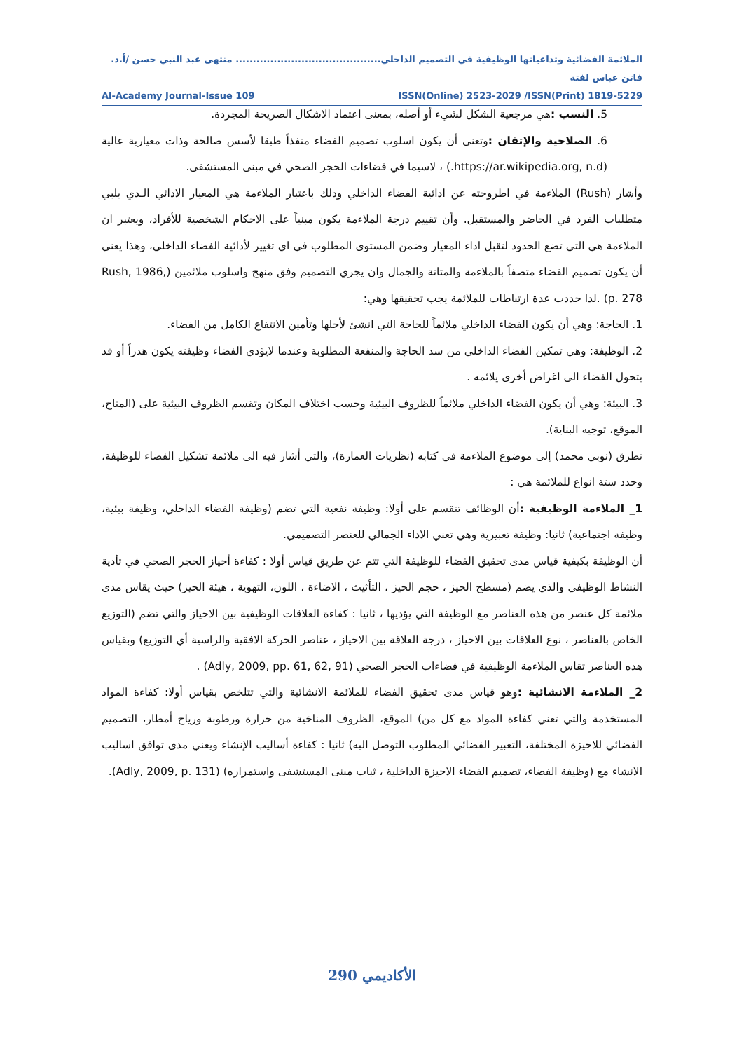الملائمة الفضائية وتداعياتها الوظيفية في التصميم الداخلي.......................................... منتهى عبد النبي حسن /أ.د. فاتن عباس لفتة
Al-Academy Journal-Issue 109 ISSN(Online) 2523-2029 /ISSN(Print) 1819-5229
5. النسب : هي مرجعية الشكل لشيء أو أصله، بمعنى اعتماد الاشكال الصريحة المجردة.
6. الصلاحية والإتقان : وتعنى أن يكون اسلوب تصميم الفضاء منفذاً طبقا لأسس صالحة وذات معيارية عالية (https://ar.wikipedia.org, n.d.) ، لاسيما في فضاءات الحجر الصحي في مبنى المستشفى.
وأشار (Rush) الملاءمة في اطروحته عن ادائية الفضاء الداخلي وذلك باعتبار الملاءمة هي المعيار الادائي الـذي يلبي متطلبات الفرد في الحاضر والمستقبل. وأن تقييم درجة الملاءمة يكون مبنياً على الاحكام الشخصية للأفراد، ويعتبر ان الملاءمة هي التي تضع الحدود لتقبل اداء المعيار وضمن المستوى المطلوب في اي تغيير لأدائية الفضاء الداخلي، وهذا يعني أن يكون تصميم الفضاء متصفاً بالملاءمة والمتانة والجمال وان يجري التصميم وفق منهج واسلوب ملائمين (Rush, 1986, p. 278) .لذا حددت عدة ارتباطات للملائمة يجب تحقيقها وهي:
1. الحاجة: وهي أن يكون الفضاء الداخلي ملائماً للحاجة التي انشئ لأجلها وتأمين الانتفاع الكامل من الفضاء.
2. الوظيفة: وهي تمكين الفضاء الداخلي من سد الحاجة والمنفعة المطلوبة وعندما لايؤدي الفضاء وظيفته يكون هدراً أو قد يتحول الفضاء الى اغراض أخرى يلائمه .
3. البيئة: وهي أن يكون الفضاء الداخلي ملائماً للظروف البيئية وحسب اختلاف المكان وتقسم الظروف البيئية على (المناخ، الموقع، توجيه البناية).
تطرق (نوبي محمد) إلى موضوع الملاءمة في كتابه (نظريات العمارة)، والتي أشار فيه الى ملائمة تشكيل الفضاء للوظيفة، وحدد ستة انواع للملائمة هي :
1_ الملاءمة الوظيفية : أن الوظائف تنقسم على أولا: وظيفة نفعية التي تضم (وظيفة الفضاء الداخلي، وظيفة بيئية، وظيفة اجتماعية) ثانيا: وظيفة تعبيرية وهي تعني الاداء الجمالي للعنصر التصميمي.
أن الوظيفة بكيفية قياس مدى تحقيق الفضاء للوظيفة التي تتم عن طريق قياس أولا : كفاءة أحياز الحجر الصحي في تأدية النشاط الوظيفي والذي يضم (مسطح الحيز ، حجم الحيز ، التأثيث ، الاضاءة ، اللون، التهوية ، هيئة الحيز) حيث يقاس مدى ملائمة كل عنصر من هذه العناصر مع الوظيفة التي يؤديها ، ثانيا : كفاءة العلاقات الوظيفية بين الاحياز والتي تضم (التوزيع الخاص بالعناصر ، نوع العلاقات بين الاحياز ، درجة العلاقة بين الاحياز ، عناصر الحركة الافقية والراسية أي التوزيع) وبقياس هذه العناصر تقاس الملاءمة الوظيفية في فضاءات الحجر الصحي (Adly, 2009, pp. 61, 62, 91) .
2_ الملاءمة الانشائية : وهو قياس مدى تحقيق الفضاء للملائمة الانشائية والتي تتلخص بقياس أولا: كفاءة المواد المستخدمة والتي تعني كفاءة المواد مع كل من) الموقع، الظروف المناخية من حرارة ورطوبة ورياح أمطار، التصميم الفضائي للاحيزة المختلفة، التعبير الفضائي المطلوب التوصل اليه) ثانيا : كفاءة أساليب الإنشاء ويعني مدى توافق اساليب الانشاء مع (وظيفة الفضاء، تصميم الفضاء الاحيزة الداخلية ، ثبات مبنى المستشفى واستمراره) (Adly, 2009, p. 131).
الأكاديمي 290